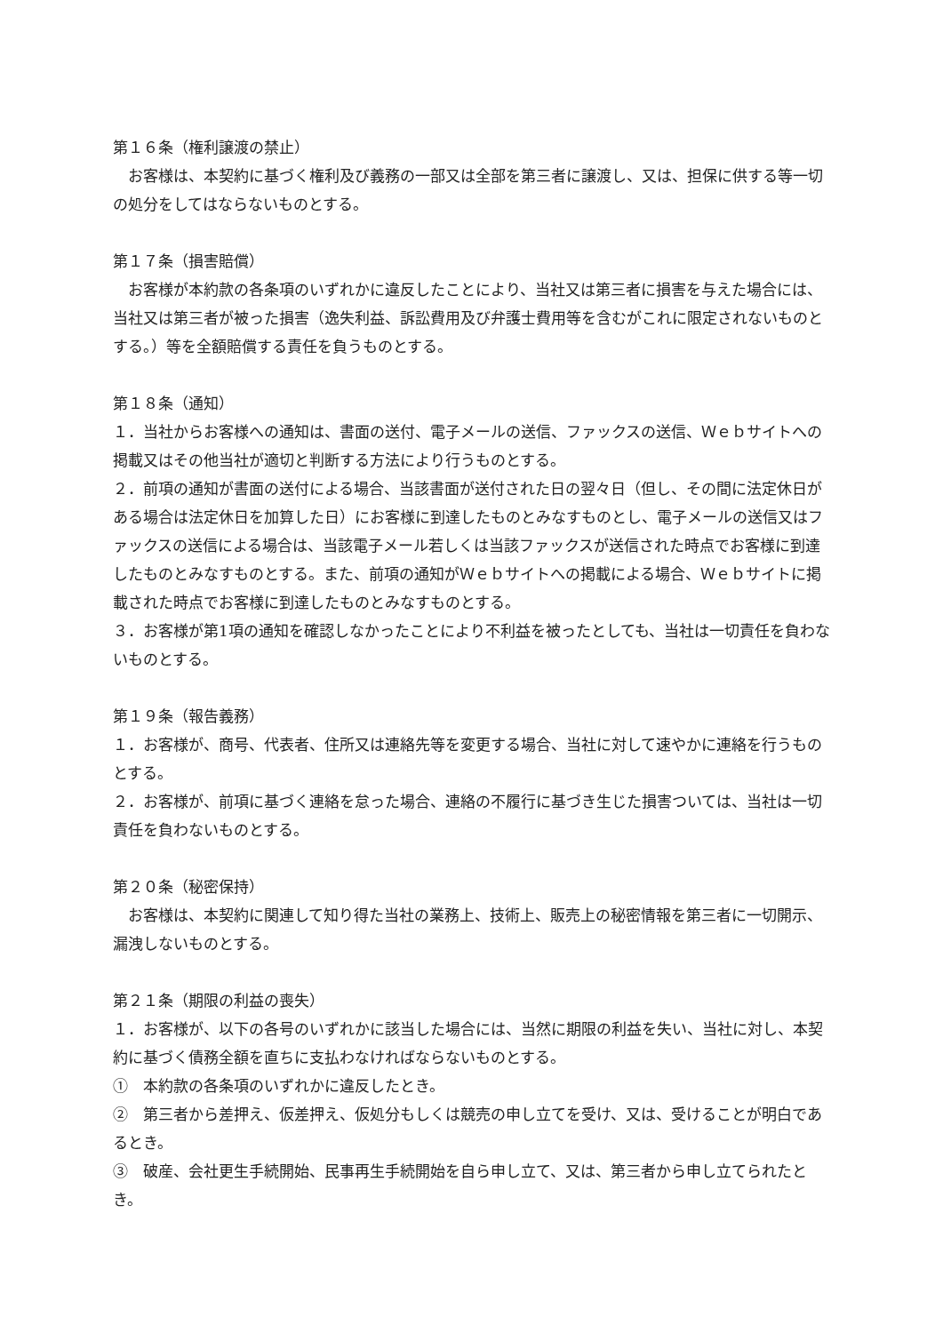第１６条（権利譲渡の禁止）
　お客様は、本契約に基づく権利及び義務の一部又は全部を第三者に譲渡し、又は、担保に供する等一切の処分をしてはならないものとする。
第１７条（損害賠償）
　お客様が本約款の各条項のいずれかに違反したことにより、当社又は第三者に損害を与えた場合には、当社又は第三者が被った損害（逸失利益、訴訟費用及び弁護士費用等を含むがこれに限定されないものとする。）等を全額賠償する責任を負うものとする。
第１８条（通知）
１．当社からお客様への通知は、書面の送付、電子メールの送信、ファックスの送信、Ｗｅｂサイトへの掲載又はその他当社が適切と判断する方法により行うものとする。
２．前項の通知が書面の送付による場合、当該書面が送付された日の翌々日（但し、その間に法定休日がある場合は法定休日を加算した日）にお客様に到達したものとみなすものとし、電子メールの送信又はファックスの送信による場合は、当該電子メール若しくは当該ファックスが送信された時点でお客様に到達したものとみなすものとする。また、前項の通知がＷｅｂサイトへの掲載による場合、Ｗｅｂサイトに掲載された時点でお客様に到達したものとみなすものとする。
３．お客様が第1項の通知を確認しなかったことにより不利益を被ったとしても、当社は一切責任を負わないものとする。
第１９条（報告義務）
１．お客様が、商号、代表者、住所又は連絡先等を変更する場合、当社に対して速やかに連絡を行うものとする。
２．お客様が、前項に基づく連絡を怠った場合、連絡の不履行に基づき生じた損害ついては、当社は一切責任を負わないものとする。
第２０条（秘密保持）
　お客様は、本契約に関連して知り得た当社の業務上、技術上、販売上の秘密情報を第三者に一切開示、漏洩しないものとする。
第２１条（期限の利益の喪失）
１．お客様が、以下の各号のいずれかに該当した場合には、当然に期限の利益を失い、当社に対し、本契約に基づく債務全額を直ちに支払わなければならないものとする。
①　本約款の各条項のいずれかに違反したとき。
②　第三者から差押え、仮差押え、仮処分もしくは競売の申し立てを受け、又は、受けることが明白であるとき。
③　破産、会社更生手続開始、民事再生手続開始を自ら申し立て、又は、第三者から申し立てられたとき。